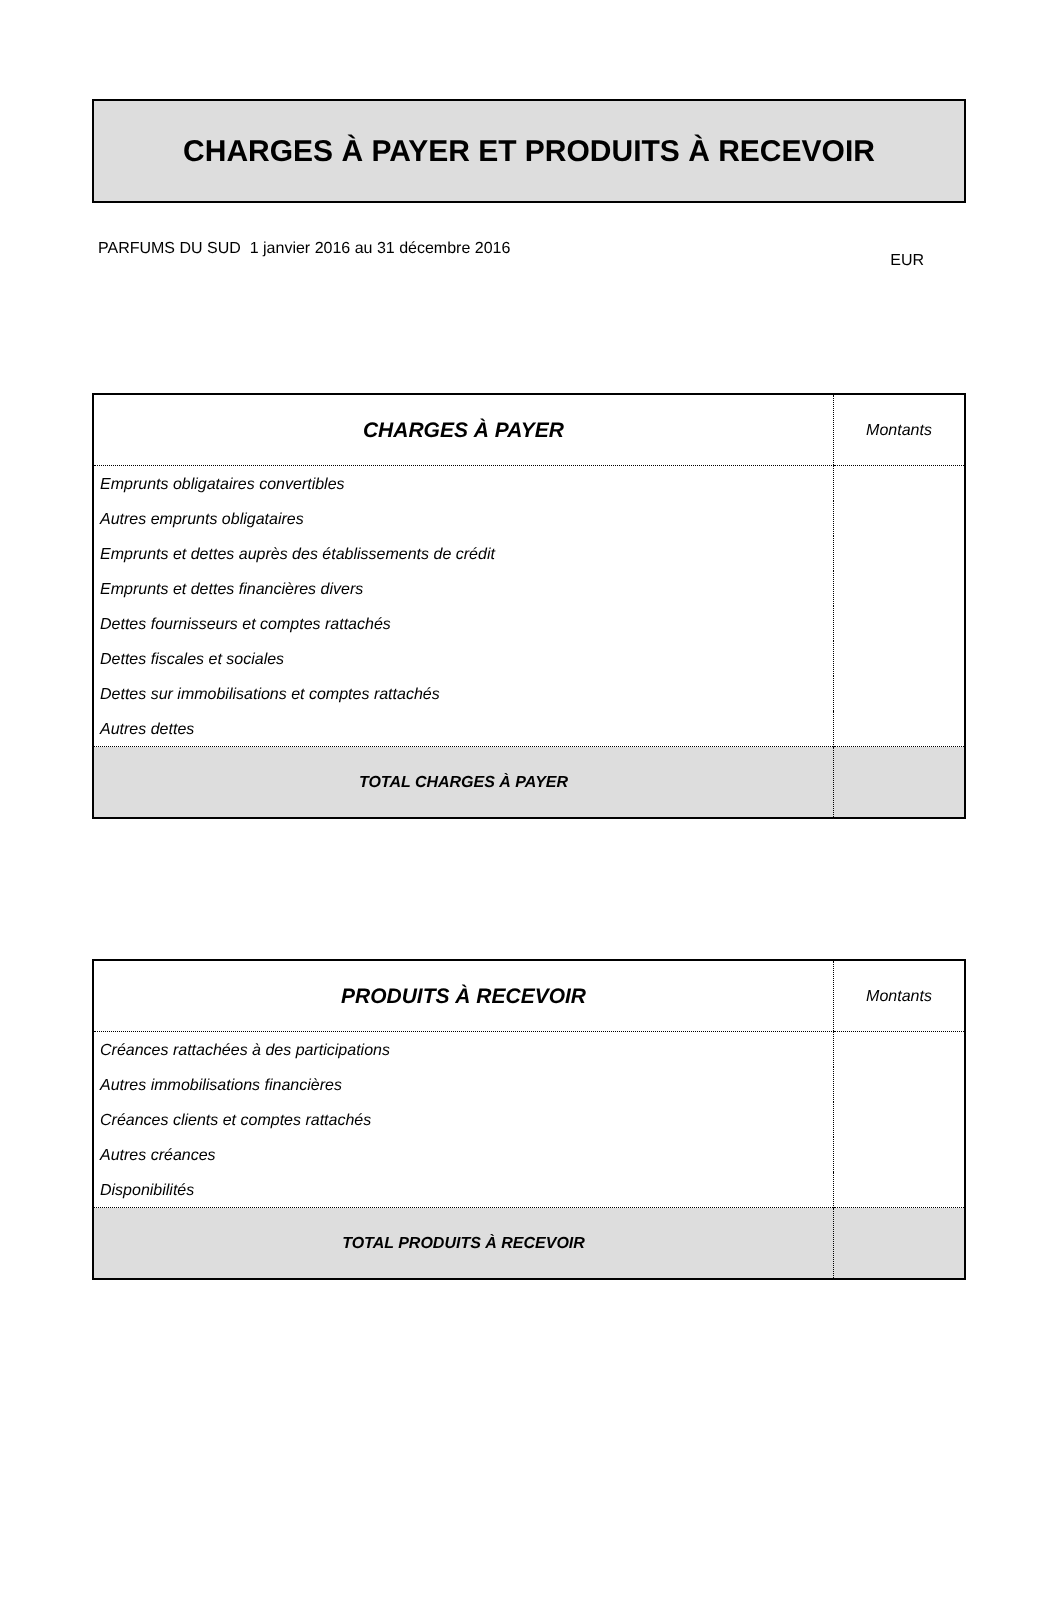CHARGES À PAYER ET PRODUITS À RECEVOIR
PARFUMS DU SUD 1 janvier 2016 au 31 décembre 2016 EUR
| CHARGES À PAYER | Montants |
| --- | --- |
| Emprunts obligataires convertibles | |
| Autres emprunts obligataires | |
| Emprunts et dettes auprès des établissements de crédit | |
| Emprunts et dettes financières divers | |
| Dettes fournisseurs et comptes rattachés | |
| Dettes fiscales et sociales | |
| Dettes sur immobilisations et comptes rattachés | |
| Autres dettes | |
| TOTAL CHARGES À PAYER | |
| PRODUITS À RECEVOIR | Montants |
| --- | --- |
| Créances rattachées à des participations | |
| Autres immobilisations financières | |
| Créances clients et comptes rattachés | |
| Autres créances | |
| Disponibilités | |
| TOTAL PRODUITS À RECEVOIR | |